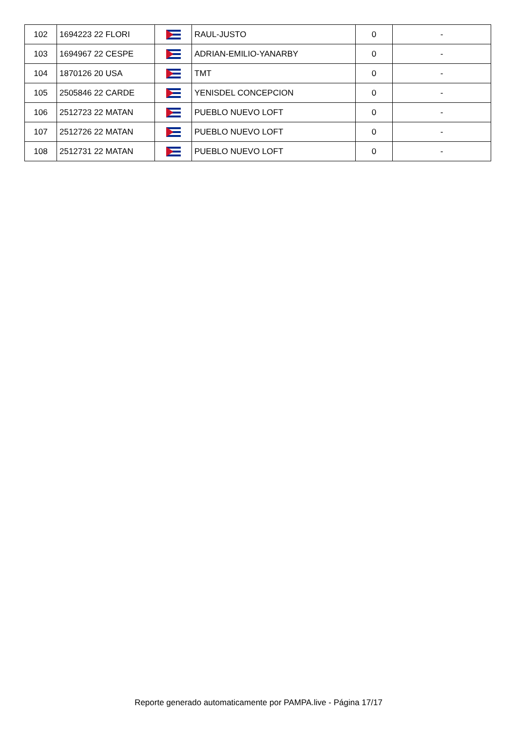| 102 | 1694223 22 FLORI | | RAUL-JUSTO | 0 | - |
| 103 | 1694967 22 CESPE | | ADRIAN-EMILIO-YANARBY | 0 | - |
| 104 | 1870126 20 USA | | TMT | 0 | - |
| 105 | 2505846 22 CARDE | | YENISDEL CONCEPCION | 0 | - |
| 106 | 2512723 22 MATAN | | PUEBLO NUEVO LOFT | 0 | - |
| 107 | 2512726 22 MATAN | | PUEBLO NUEVO LOFT | 0 | - |
| 108 | 2512731 22 MATAN | | PUEBLO NUEVO LOFT | 0 | - |
Reporte generado automaticamente por PAMPA.live - Página 17/17